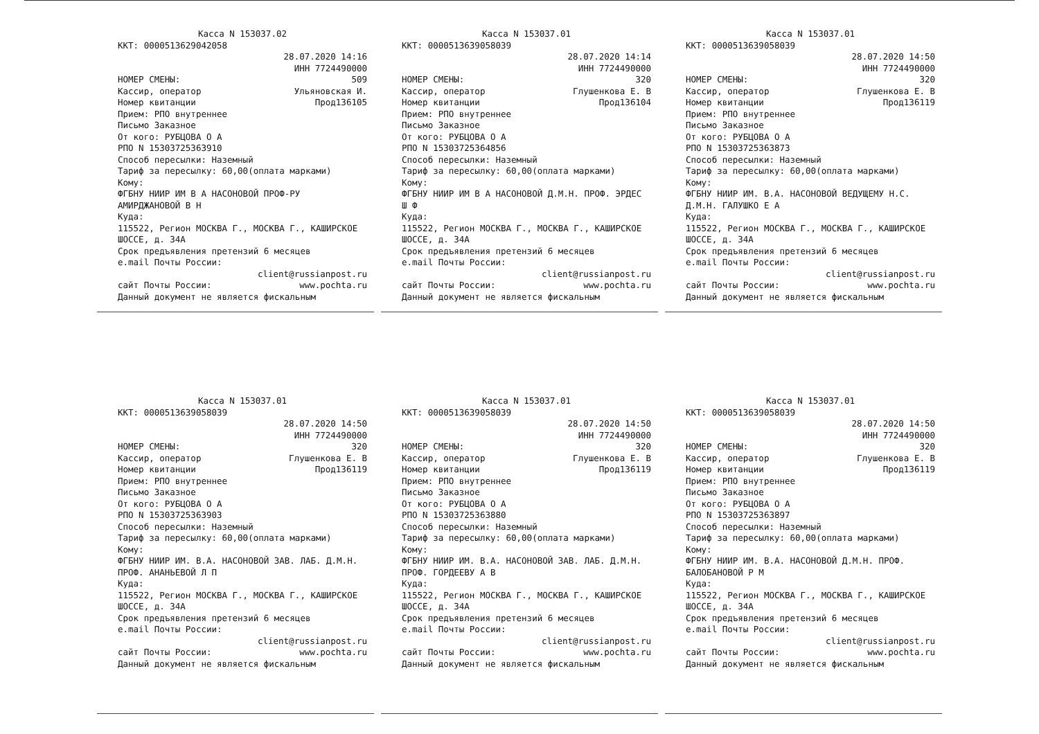Касса N 153037.02
ККТ: 0000513629042058
28.07.2020 14:16
ИНН 7724490000
НОМЕР СМЕНЫ: 509
Кассир, оператор Ульяновская И.
Номер квитанции Прод136105
Прием: РПО внутреннее
Письмо Заказное
От кого: РУБЦОВА О А
РПО N 15303725363910
Способ пересылки: Наземный
Тариф за пересылку: 60,00(оплата марками)
Кому:
ФГБНУ НИИР ИМ В А НАСОНОВОЙ ПРОФ-РУ АМИРДЖАНОВОЙ В Н
Куда:
115522, Регион МОСКВА Г., МОСКВА Г., КАШИРСКОЕ ШОССЕ, д. 34А
Срок предъявления претензий 6 месяцев
e.mail Почты России:
client@russianpost.ru
сайт Почты России: www.pochta.ru
Данный документ не является фискальным
Касса N 153037.01
ККТ: 0000513639058039
28.07.2020 14:14
ИНН 7724490000
НОМЕР СМЕНЫ: 320
Кассир, оператор Глушенкова Е. В
Номер квитанции Прод136104
Прием: РПО внутреннее
Письмо Заказное
От кого: РУБЦОВА О А
РПО N 15303725364856
Способ пересылки: Наземный
Тариф за пересылку: 60,00(оплата марками)
Кому:
ФГБНУ НИИР ИМ В А НАСОНОВОЙ Д.М.Н. ПРОФ. ЭРДЕС Ш Ф
Куда:
115522, Регион МОСКВА Г., МОСКВА Г., КАШИРСКОЕ ШОССЕ, д. 34А
Срок предъявления претензий 6 месяцев
e.mail Почты России:
client@russianpost.ru
сайт Почты России: www.pochta.ru
Данный документ не является фискальным
Касса N 153037.01
ККТ: 0000513639058039
28.07.2020 14:50
ИНН 7724490000
НОМЕР СМЕНЫ: 320
Кассир, оператор Глушенкова Е. В
Номер квитанции Прод136119
Прием: РПО внутреннее
Письмо Заказное
От кого: РУБЦОВА О А
РПО N 15303725363873
Способ пересылки: Наземный
Тариф за пересылку: 60,00(оплата марками)
Кому:
ФГБНУ НИИР ИМ. В.А. НАСОНОВОЙ ВЕДУЩЕМУ Н.С. Д.М.Н. ГАЛУШКО Е А
Куда:
115522, Регион МОСКВА Г., МОСКВА Г., КАШИРСКОЕ ШОССЕ, д. 34А
Срок предъявления претензий 6 месяцев
e.mail Почты России:
client@russianpost.ru
сайт Почты России: www.pochta.ru
Данный документ не является фискальным
Касса N 153037.01
ККТ: 0000513639058039
28.07.2020 14:50
ИНН 7724490000
НОМЕР СМЕНЫ: 320
Кассир, оператор Глушенкова Е. В
Номер квитанции Прод136119
Прием: РПО внутреннее
Письмо Заказное
От кого: РУБЦОВА О А
РПО N 15303725363903
Способ пересылки: Наземный
Тариф за пересылку: 60,00(оплата марками)
Кому:
ФГБНУ НИИР ИМ. В.А. НАСОНОВОЙ ЗАВ. ЛАБ. Д.М.Н. ПРОФ. АНАНЬЕВОЙ Л П
Куда:
115522, Регион МОСКВА Г., МОСКВА Г., КАШИРСКОЕ ШОССЕ, д. 34А
Срок предъявления претензий 6 месяцев
e.mail Почты России:
client@russianpost.ru
сайт Почты России: www.pochta.ru
Данный документ не является фискальным
Касса N 153037.01
ККТ: 0000513639058039
28.07.2020 14:50
ИНН 7724490000
НОМЕР СМЕНЫ: 320
Кассир, оператор Глушенкова Е. В
Номер квитанции Прод136119
Прием: РПО внутреннее
Письмо Заказное
От кого: РУБЦОВА О А
РПО N 15303725363880
Способ пересылки: Наземный
Тариф за пересылку: 60,00(оплата марками)
Кому:
ФГБНУ НИИР ИМ. В.А. НАСОНОВОЙ ЗАВ. ЛАБ. Д.М.Н. ПРОФ. ГОРДЕЕВУ А В
Куда:
115522, Регион МОСКВА Г., МОСКВА Г., КАШИРСКОЕ ШОССЕ, д. 34А
Срок предъявления претензий 6 месяцев
e.mail Почты России:
client@russianpost.ru
сайт Почты России: www.pochta.ru
Данный документ не является фискальным
Касса N 153037.01
ККТ: 0000513639058039
28.07.2020 14:50
ИНН 7724490000
НОМЕР СМЕНЫ: 320
Кассир, оператор Глушенкова Е. В
Номер квитанции Прод136119
Прием: РПО внутреннее
Письмо Заказное
От кого: РУБЦОВА О А
РПО N 15303725363897
Способ пересылки: Наземный
Тариф за пересылку: 60,00(оплата марками)
Кому:
ФГБНУ НИИР ИМ. В.А. НАСОНОВОЙ Д.М.Н. ПРОФ. БАЛОБАНОВОЙ Р М
Куда:
115522, Регион МОСКВА Г., МОСКВА Г., КАШИРСКОЕ ШОССЕ, д. 34А
Срок предъявления претензий 6 месяцев
e.mail Почты России:
client@russianpost.ru
сайт Почты России: www.pochta.ru
Данный документ не является фискальным